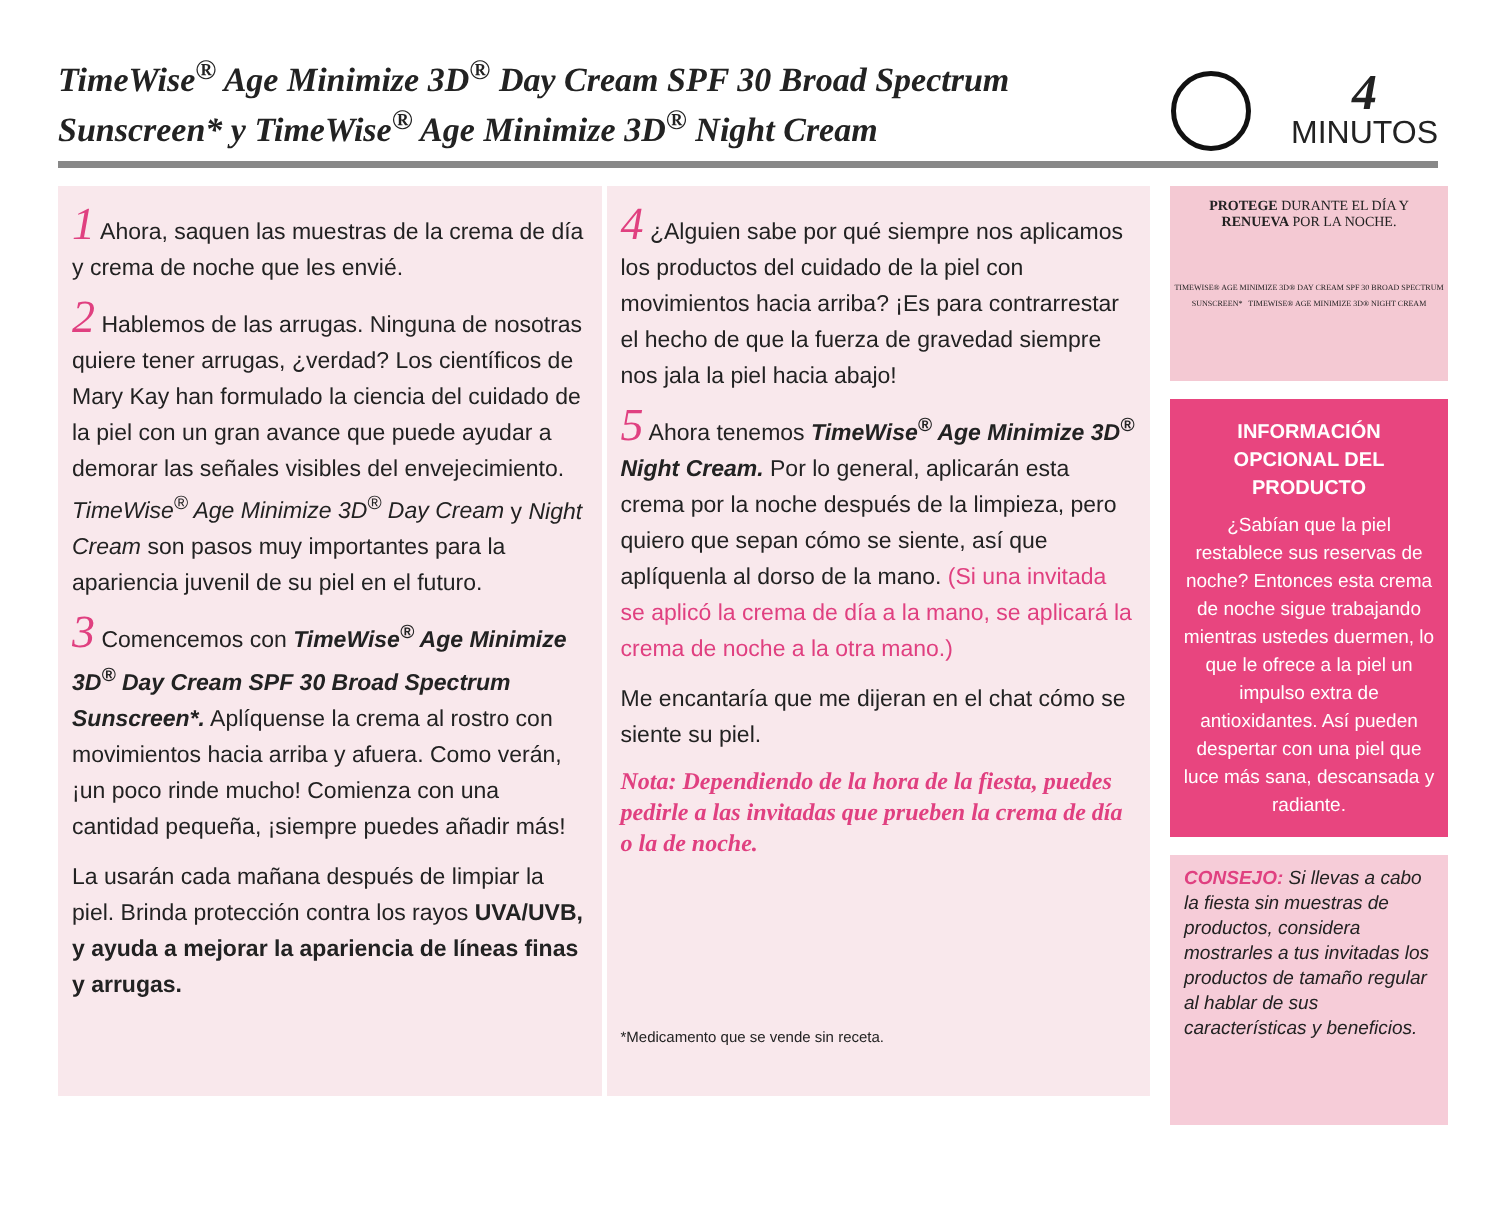TimeWise<sup>®</sup> Age Minimize 3D<sup>®</sup> Day Cream SPF 30 Broad Spectrum Sunscreen* y TimeWise<sup>®</sup> Age Minimize 3D<sup>®</sup> Night Cream
4
MINUTOS
1 Ahora, saquen las muestras de la crema de día y crema de noche que les envié.
2 Hablemos de las arrugas. Ninguna de nosotras quiere tener arrugas, ¿verdad? Los científicos de Mary Kay han formulado la ciencia del cuidado de la piel con un gran avance que puede ayudar a demorar las señales visibles del envejecimiento. TimeWise<sup>®</sup> Age Minimize 3D<sup>®</sup> Day Cream y Night Cream son pasos muy importantes para la apariencia juvenil de su piel en el futuro.
3 Comencemos con TimeWise<sup>®</sup> Age Minimize 3D<sup>®</sup> Day Cream SPF 30 Broad Spectrum Sunscreen*. Aplíquense la crema al rostro con movimientos hacia arriba y afuera. Como verán, ¡un poco rinde mucho! Comienza con una cantidad pequeña, ¡siempre puedes añadir más!
La usarán cada mañana después de limpiar la piel. Brinda protección contra los rayos UVA/UVB, y ayuda a mejorar la apariencia de líneas finas y arrugas.
4 ¿Alguien sabe por qué siempre nos aplicamos los productos del cuidado de la piel con movimientos hacia arriba? ¡Es para contrarrestar el hecho de que la fuerza de gravedad siempre nos jala la piel hacia abajo!
5 Ahora tenemos TimeWise<sup>®</sup> Age Minimize 3D<sup>®</sup> Night Cream. Por lo general, aplicarán esta crema por la noche después de la limpieza, pero quiero que sepan cómo se siente, así que aplíquenla al dorso de la mano. (Si una invitada se aplicó la crema de día a la mano, se aplicará la crema de noche a la otra mano.)
Me encantaría que me dijeran en el chat cómo se siente su piel.
Nota: Dependiendo de la hora de la fiesta, puedes pedirle a las invitadas que prueben la crema de día o la de noche.
*Medicamento que se vende sin receta.
PROTEGE DURANTE EL DÍA Y
RENUEVA POR LA NOCHE.
TIMEWISE® AGE MINIMIZE 3D® DAY CREAM SPF 30 BROAD SPECTRUM SUNSCREEN* TIMEWISE® AGE MINIMIZE 3D® NIGHT CREAM
INFORMACIÓN OPCIONAL DEL PRODUCTO
¿Sabían que la piel restablece sus reservas de noche? Entonces esta crema de noche sigue trabajando mientras ustedes duermen, lo que le ofrece a la piel un impulso extra de antioxidantes. Así pueden despertar con una piel que luce más sana, descansada y radiante.
CONSEJO: Si llevas a cabo la fiesta sin muestras de productos, considera mostrarles a tus invitadas los productos de tamaño regular al hablar de sus características y beneficios.